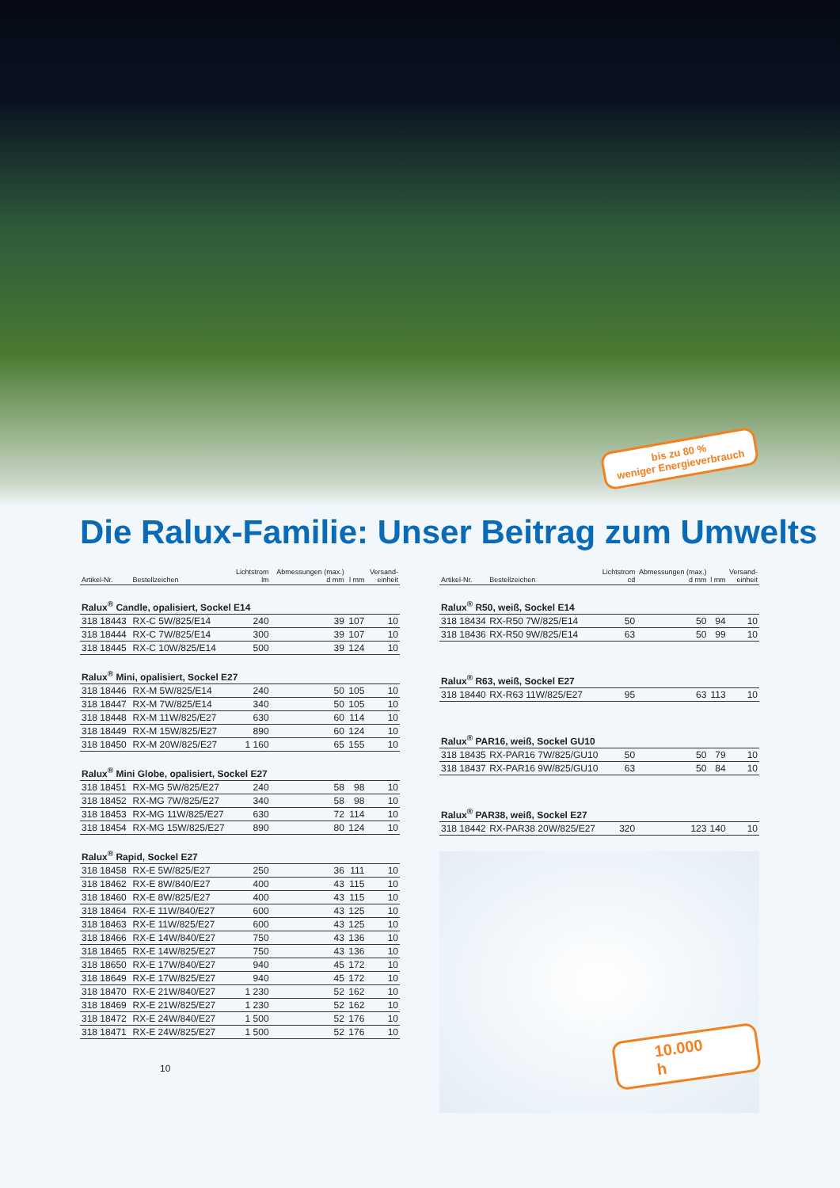bis zu 80 %
weniger Energieverbrauch
Die Ralux-Familie: Unser Beitrag zum Umwelts
| Artikel-Nr. | Bestellzeichen | Lichtstrom lm | Abmessungen (max.) d mm | l mm | Versand- einheit |
| --- | --- | --- | --- | --- | --- |
| Ralux<sup>®</sup> Candle, opalisiert, Sockel E14 | | | | | |
| 318 18443 | RX-C 5W/825/E14 | 240 | 39 | 107 | 10 |
| 318 18444 | RX-C 7W/825/E14 | 300 | 39 | 107 | 10 |
| 318 18445 | RX-C 10W/825/E14 | 500 | 39 | 124 | 10 |
| Ralux<sup>®</sup> Mini, opalisiert, Sockel E27 | | | | | |
| 318 18446 | RX-M 5W/825/E14 | 240 | 50 | 105 | 10 |
| 318 18447 | RX-M 7W/825/E14 | 340 | 50 | 105 | 10 |
| 318 18448 | RX-M 11W/825/E27 | 630 | 60 | 114 | 10 |
| 318 18449 | RX-M 15W/825/E27 | 890 | 60 | 124 | 10 |
| 318 18450 | RX-M 20W/825/E27 | 1 160 | 65 | 155 | 10 |
| Ralux<sup>®</sup> Mini Globe, opalisiert, Sockel E27 | | | | | |
| 318 18451 | RX-MG 5W/825/E27 | 240 | 58 | 98 | 10 |
| 318 18452 | RX-MG 7W/825/E27 | 340 | 58 | 98 | 10 |
| 318 18453 | RX-MG 11W/825/E27 | 630 | 72 | 114 | 10 |
| 318 18454 | RX-MG 15W/825/E27 | 890 | 80 | 124 | 10 |
| Ralux<sup>®</sup> Rapid, Sockel E27 | | | | | |
| 318 18458 | RX-E 5W/825/E27 | 250 | 36 | 111 | 10 |
| 318 18462 | RX-E 8W/840/E27 | 400 | 43 | 115 | 10 |
| 318 18460 | RX-E 8W/825/E27 | 400 | 43 | 115 | 10 |
| 318 18464 | RX-E 11W/840/E27 | 600 | 43 | 125 | 10 |
| 318 18463 | RX-E 11W/825/E27 | 600 | 43 | 125 | 10 |
| 318 18466 | RX-E 14W/840/E27 | 750 | 43 | 136 | 10 |
| 318 18465 | RX-E 14W/825/E27 | 750 | 43 | 136 | 10 |
| 318 18650 | RX-E 17W/840/E27 | 940 | 45 | 172 | 10 |
| 318 18649 | RX-E 17W/825/E27 | 940 | 45 | 172 | 10 |
| 318 18470 | RX-E 21W/840/E27 | 1 230 | 52 | 162 | 10 |
| 318 18469 | RX-E 21W/825/E27 | 1 230 | 52 | 162 | 10 |
| 318 18472 | RX-E 24W/840/E27 | 1 500 | 52 | 176 | 10 |
| 318 18471 | RX-E 24W/825/E27 | 1 500 | 52 | 176 | 10 |
10
| Artikel-Nr. | Bestellzeichen | Lichtstrom cd | Abmessungen (max.) d mm | l mm | Versand- einheit |
| --- | --- | --- | --- | --- | --- |
| Ralux<sup>®</sup> R50, weiß, Sockel E14 | | | | | |
| 318 18434 | RX-R50 7W/825/E14 | 50 | 50 | 94 | 10 |
| 318 18436 | RX-R50 9W/825/E14 | 63 | 50 | 99 | 10 |
| Ralux<sup>®</sup> R63, weiß, Sockel E27 | | | | | |
| 318 18440 | RX-R63 11W/825/E27 | 95 | 63 | 113 | 10 |
| Ralux<sup>®</sup> PAR16, weiß, Sockel GU10 | | | | | |
| 318 18435 | RX-PAR16 7W/825/GU10 | 50 | 50 | 79 | 10 |
| 318 18437 | RX-PAR16 9W/825/GU10 | 63 | 50 | 84 | 10 |
| Ralux<sup>®</sup> PAR38, weiß, Sockel E27 | | | | | |
| 318 18442 | RX-PAR38 20W/825/E27 | 320 | 123 | 140 | 10 |
10.000 h